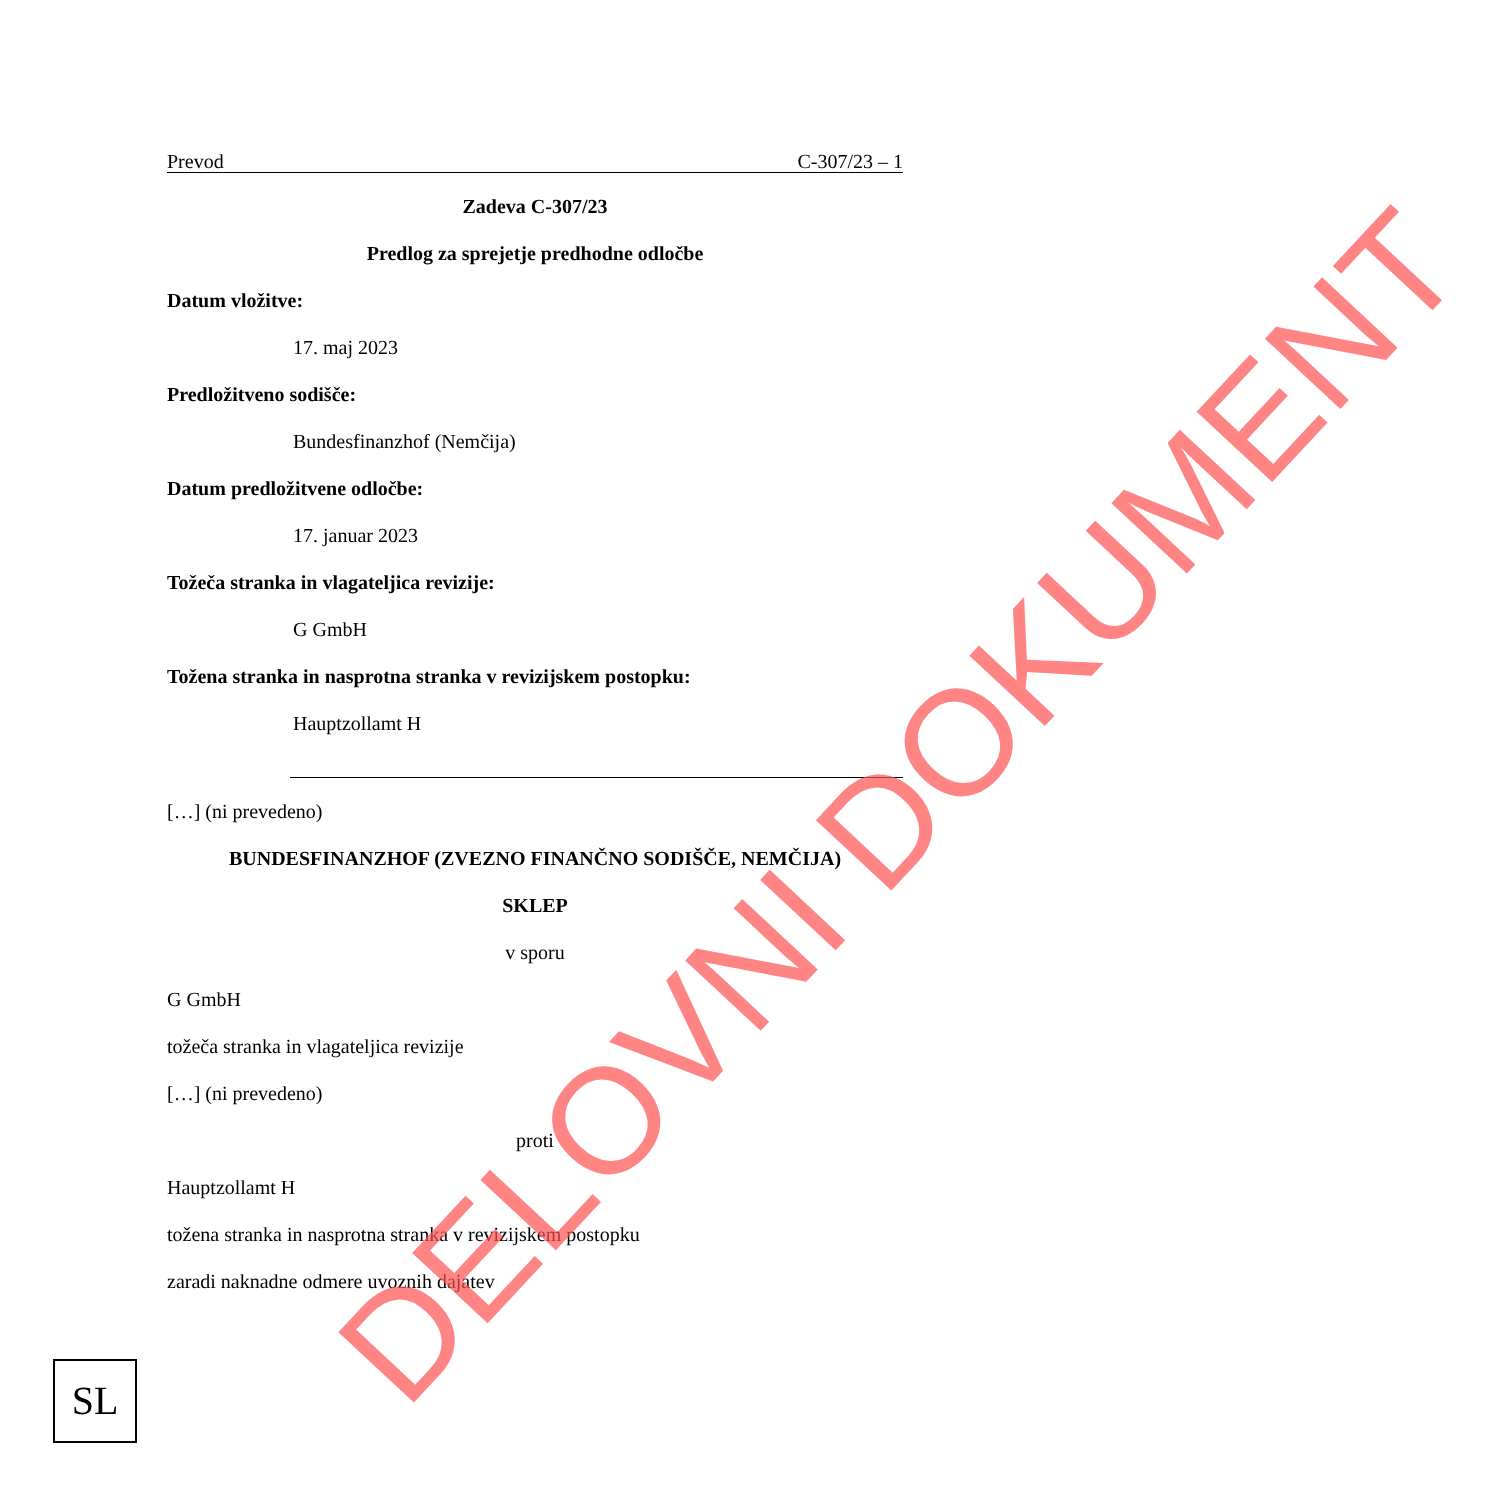Prevod C-307/23 – 1
Zadeva C-307/23
Predlog za sprejetje predhodne odločbe
Datum vložitve:
17. maj 2023
Predložitveno sodišče:
Bundesfinanzhof (Nemčija)
Datum predložitvene odločbe:
17. januar 2023
Tožeča stranka in vlagateljica revizije:
G GmbH
Tožena stranka in nasprotna stranka v revizijskem postopku:
Hauptzollamt H
[…] (ni prevedeno)
BUNDESFINANZHOF (ZVEZNO FINANČNO SODIŠČE, NEMČIJA)
SKLEP
v sporu
G GmbH
tožeča stranka in vlagateljica revizije
[…] (ni prevedeno)
proti
Hauptzollamt H
tožena stranka in nasprotna stranka v revizijskem postopku
zaradi naknadne odmere uvoznih dajatev
SL
DELOVNI DOKUMENT